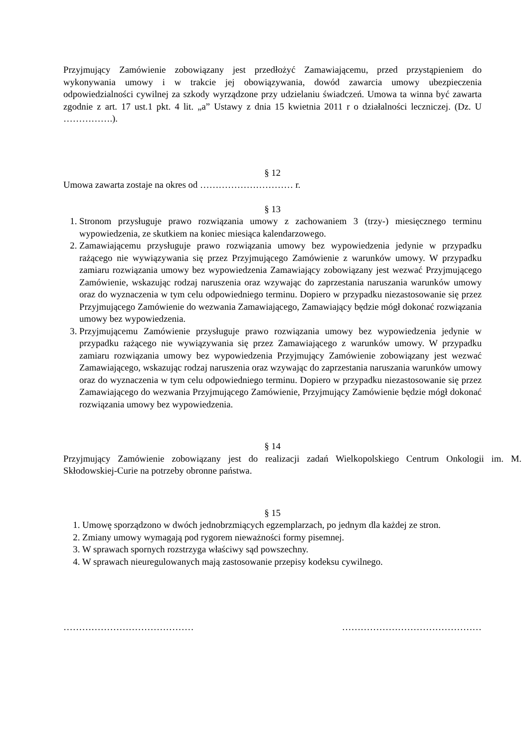Przyjmujący Zamówienie zobowiązany jest przedłożyć Zamawiającemu, przed przystąpieniem do wykonywania umowy i w trakcie jej obowiązywania, dowód zawarcia umowy ubezpieczenia odpowiedzialności cywilnej za szkody wyrządzone przy udzielaniu świadczeń. Umowa ta winna być zawarta zgodnie z art. 17 ust.1 pkt. 4 lit. „a” Ustawy z dnia 15 kwietnia 2011 r o działalności leczniczej. (Dz. U …………….).
§ 12
Umowa zawarta zostaje na okres od ………………………… r.
§ 13
1. Stronom przysługuje prawo rozwiązania umowy z zachowaniem 3 (trzy-) miesięcznego terminu wypowiedzenia, ze skutkiem na koniec miesiąca kalendarzowego.
2. Zamawiającemu przysługuje prawo rozwiązania umowy bez wypowiedzenia jedynie w przypadku rażącego nie wywiązywania się przez Przyjmującego Zamówienie z warunków umowy. W przypadku zamiaru rozwiązania umowy bez wypowiedzenia Zamawiający zobowiązany jest wezwać Przyjmującego Zamówienie, wskazując rodzaj naruszenia oraz wzywając do zaprzestania naruszania warunków umowy oraz do wyznaczenia w tym celu odpowiedniego terminu. Dopiero w przypadku niezastosowanie się przez Przyjmującego Zamówienie do wezwania Zamawiającego, Zamawiający będzie mógł dokonać rozwiązania umowy bez wypowiedzenia.
3. Przyjmującemu Zamówienie przysługuje prawo rozwiązania umowy bez wypowiedzenia jedynie w przypadku rażącego nie wywiązywania się przez Zamawiającego z warunków umowy. W przypadku zamiaru rozwiązania umowy bez wypowiedzenia Przyjmujący Zamówienie zobowiązany jest wezwać Zamawiającego, wskazując rodzaj naruszenia oraz wzywając do zaprzestania naruszania warunków umowy oraz do wyznaczenia w tym celu odpowiedniego terminu. Dopiero w przypadku niezastosowanie się przez Zamawiającego do wezwania Przyjmującego Zamówienie, Przyjmujący Zamówienie będzie mógł dokonać rozwiązania umowy bez wypowiedzenia.
§ 14
Przyjmujący Zamówienie zobowiązany jest do realizacji zadań Wielkopolskiego Centrum Onkologii im. M. Skłodowskiej-Curie na potrzeby obronne państwa.
§ 15
1. Umowę sporządzono w dwóch jednobrzmiących egzemplarzach, po jednym dla każdej ze stron.
2. Zmiany umowy wymagają pod rygorem nieważności formy pisemnej.
3. W sprawach spornych rozstrzyga właściwy sąd powszechny.
4. W sprawach nieuregulowanych mają zastosowanie przepisy kodeksu cywilnego.
…………………………………… ………………………………………